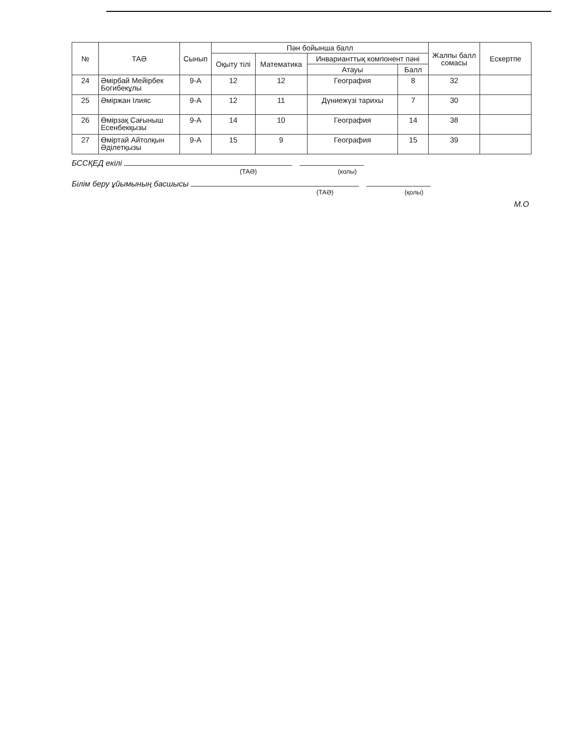| № | ТАӘ | Сынып | Пән бойынша балл | | | | Жалпы балл сомасы | Ескертпе |
| --- | --- | --- | --- | --- | --- | --- | --- | --- |
| | | | Оқыту тілі | Математика | Инварианттық компонент пәні | | | |
| | | | | | Атауы | Балл | | |
| 24 | Әмірбай Мейірбек Богибекұлы | 9-А | 12 | 12 | География | 8 | 32 | |
| 25 | Әміржан Ілияс | 9-А | 12 | 11 | Дүниежүзі тарихы | 7 | 30 | |
| 26 | Өмірзақ Сағыныш Есенбекқызы | 9-А | 14 | 10 | География | 14 | 38 | |
| 27 | Өміртай Айтолқын Әділетқызы | 9-А | 15 | 9 | География | 15 | 39 | |
БССҚЕД екілі
(ТАӘ) (колы)
Білім беру ұйымының басшысы
(ТАӘ) (қолы)
М.О